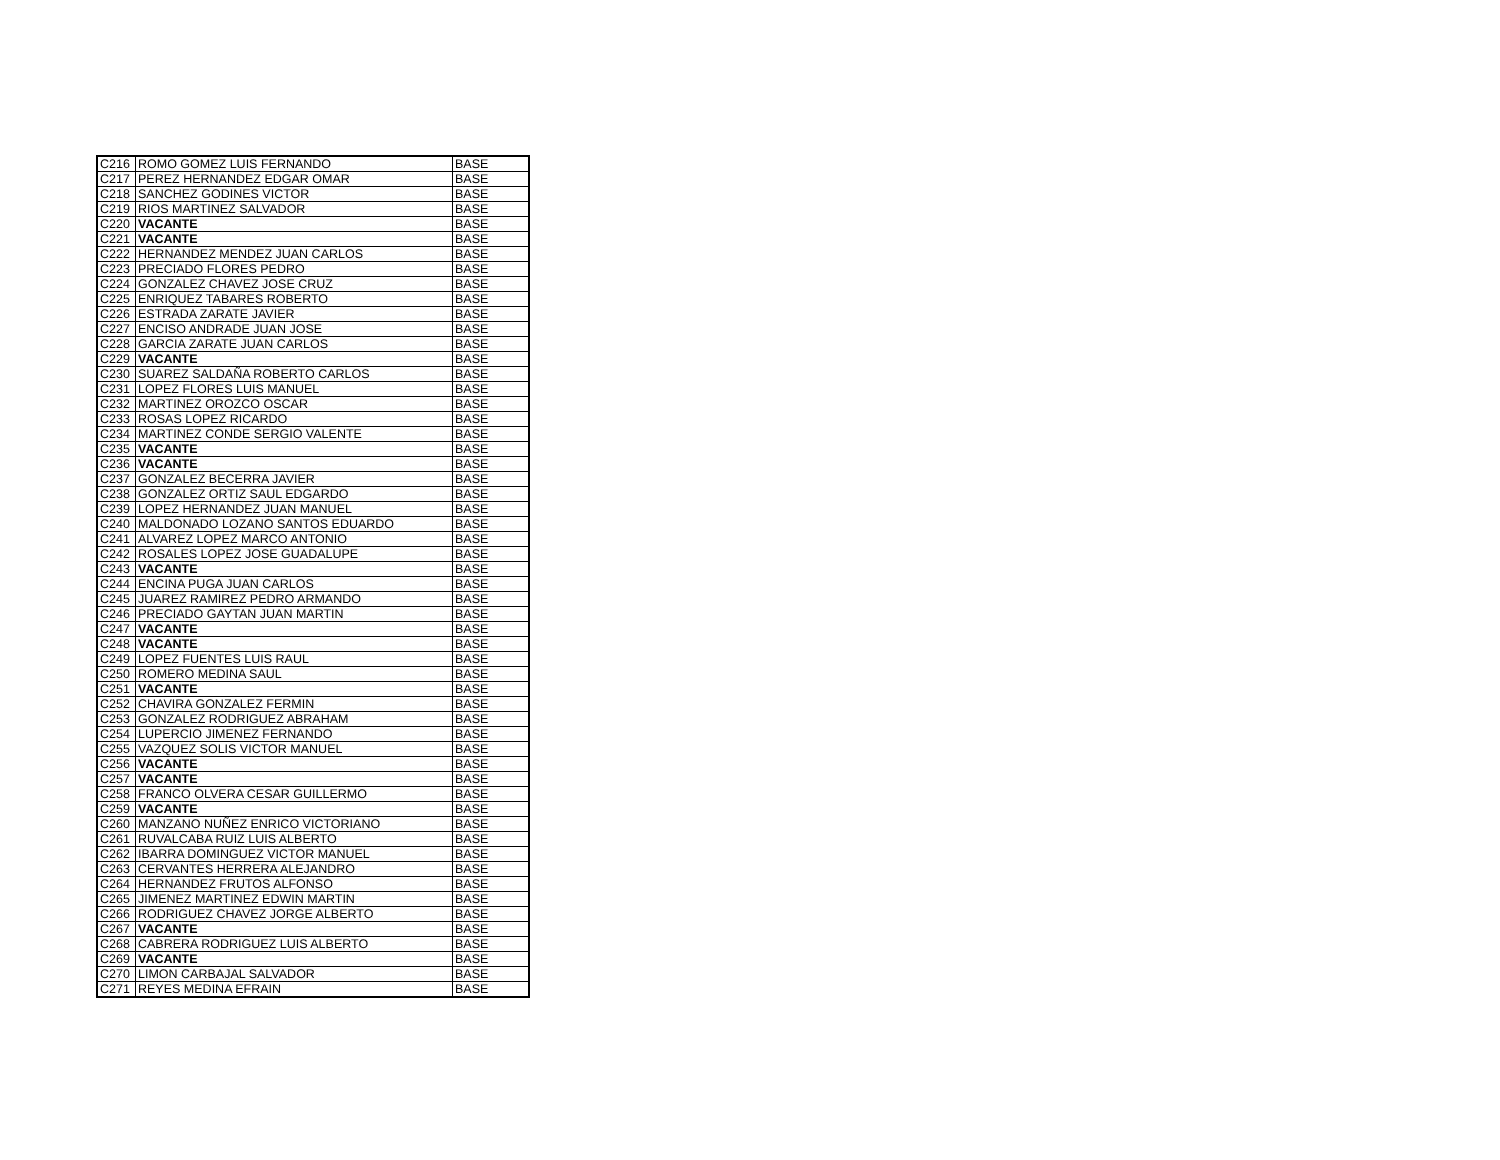| C216 | ROMO GOMEZ LUIS FERNANDO | BASE |
| C217 | PEREZ HERNANDEZ EDGAR OMAR | BASE |
| C218 | SANCHEZ GODINES VICTOR | BASE |
| C219 | RIOS MARTINEZ SALVADOR | BASE |
| C220 | VACANTE | BASE |
| C221 | VACANTE | BASE |
| C222 | HERNANDEZ MENDEZ JUAN CARLOS | BASE |
| C223 | PRECIADO FLORES PEDRO | BASE |
| C224 | GONZALEZ CHAVEZ JOSE CRUZ | BASE |
| C225 | ENRIQUEZ TABARES ROBERTO | BASE |
| C226 | ESTRADA ZARATE JAVIER | BASE |
| C227 | ENCISO ANDRADE JUAN JOSE | BASE |
| C228 | GARCIA ZARATE JUAN CARLOS | BASE |
| C229 | VACANTE | BASE |
| C230 | SUAREZ SALDAÑA ROBERTO CARLOS | BASE |
| C231 | LOPEZ FLORES LUIS MANUEL | BASE |
| C232 | MARTINEZ OROZCO OSCAR | BASE |
| C233 | ROSAS LOPEZ RICARDO | BASE |
| C234 | MARTINEZ CONDE SERGIO VALENTE | BASE |
| C235 | VACANTE | BASE |
| C236 | VACANTE | BASE |
| C237 | GONZALEZ BECERRA JAVIER | BASE |
| C238 | GONZALEZ ORTIZ SAUL EDGARDO | BASE |
| C239 | LOPEZ HERNANDEZ JUAN MANUEL | BASE |
| C240 | MALDONADO LOZANO SANTOS EDUARDO | BASE |
| C241 | ALVAREZ LOPEZ MARCO ANTONIO | BASE |
| C242 | ROSALES LOPEZ JOSE GUADALUPE | BASE |
| C243 | VACANTE | BASE |
| C244 | ENCINA PUGA JUAN CARLOS | BASE |
| C245 | JUAREZ RAMIREZ PEDRO ARMANDO | BASE |
| C246 | PRECIADO GAYTAN JUAN MARTIN | BASE |
| C247 | VACANTE | BASE |
| C248 | VACANTE | BASE |
| C249 | LOPEZ FUENTES LUIS RAUL | BASE |
| C250 | ROMERO MEDINA SAUL | BASE |
| C251 | VACANTE | BASE |
| C252 | CHAVIRA GONZALEZ FERMIN | BASE |
| C253 | GONZALEZ RODRIGUEZ ABRAHAM | BASE |
| C254 | LUPERCIO JIMENEZ FERNANDO | BASE |
| C255 | VAZQUEZ SOLIS VICTOR MANUEL | BASE |
| C256 | VACANTE | BASE |
| C257 | VACANTE | BASE |
| C258 | FRANCO OLVERA CESAR GUILLERMO | BASE |
| C259 | VACANTE | BASE |
| C260 | MANZANO NUÑEZ ENRICO VICTORIANO | BASE |
| C261 | RUVALCABA RUIZ LUIS ALBERTO | BASE |
| C262 | IBARRA DOMINGUEZ VICTOR MANUEL | BASE |
| C263 | CERVANTES HERRERA ALEJANDRO | BASE |
| C264 | HERNANDEZ FRUTOS ALFONSO | BASE |
| C265 | JIMENEZ MARTINEZ EDWIN MARTIN | BASE |
| C266 | RODRIGUEZ CHAVEZ JORGE ALBERTO | BASE |
| C267 | VACANTE | BASE |
| C268 | CABRERA RODRIGUEZ LUIS ALBERTO | BASE |
| C269 | VACANTE | BASE |
| C270 | LIMON CARBAJAL SALVADOR | BASE |
| C271 | REYES MEDINA EFRAIN | BASE |